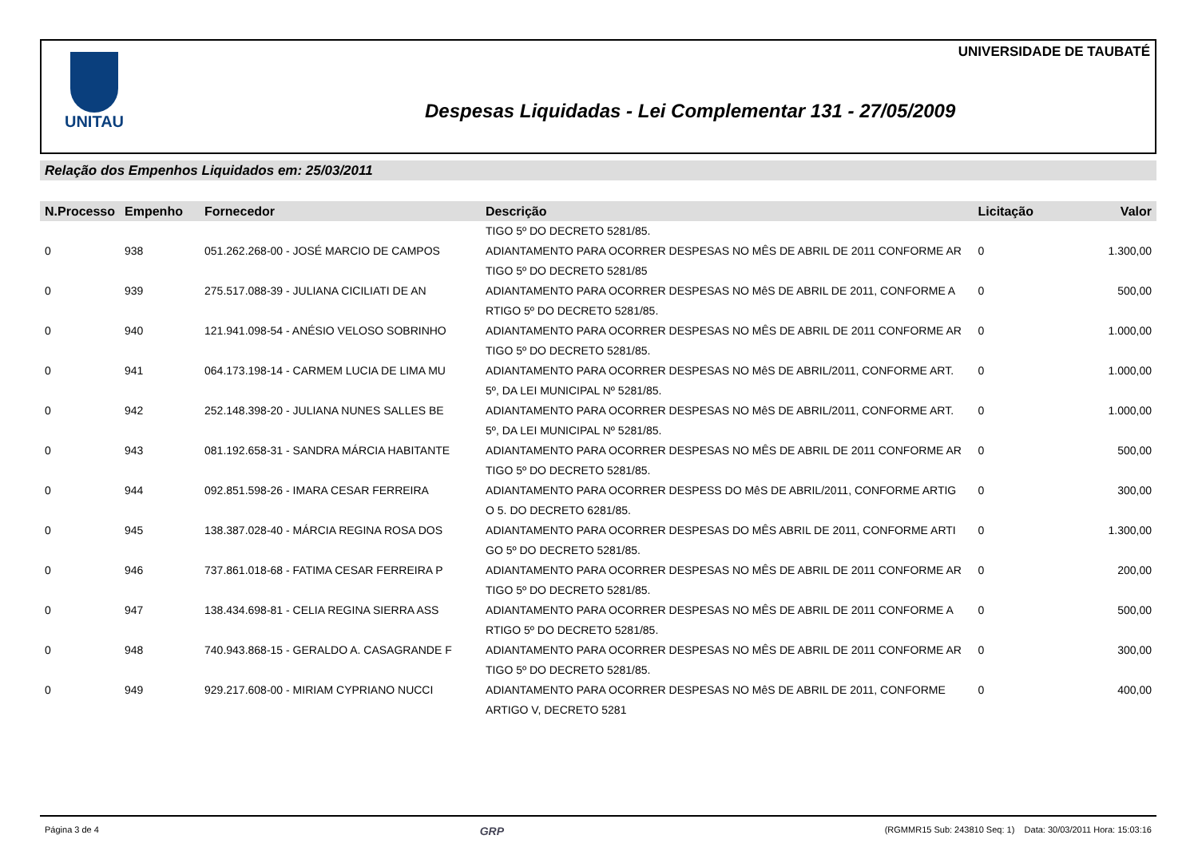UNIVERSIDADE DE TAUBATÉ UNITAU
Despesas Liquidadas - Lei Complementar 131 - 27/05/2009
Relação dos Empenhos Liquidados em: 25/03/2011
| N.Processo | Empenho | Fornecedor | Descrição | Licitação | Valor |
| --- | --- | --- | --- | --- | --- |
| | | | TIGO 5º DO DECRETO 5281/85. | | |
| 0 | 938 | 051.262.268-00 - JOSÉ MARCIO DE CAMPOS | ADIANTAMENTO PARA OCORRER DESPESAS NO MÊS DE ABRIL DE 2011 CONFORME AR TIGO 5º DO DECRETO 5281/85 | 0 | 1.300,00 |
| 0 | 939 | 275.517.088-39 - JULIANA CICILIATI DE AN | ADIANTAMENTO PARA OCORRER DESPESAS NO MêS DE ABRIL DE 2011, CONFORME A RTIGO 5º DO DECRETO 5281/85. | 0 | 500,00 |
| 0 | 940 | 121.941.098-54 - ANÉSIO VELOSO SOBRINHO | ADIANTAMENTO PARA OCORRER DESPESAS NO MÊS DE ABRIL DE 2011 CONFORME AR TIGO 5º DO DECRETO 5281/85. | 0 | 1.000,00 |
| 0 | 941 | 064.173.198-14 - CARMEM LUCIA DE LIMA MU | ADIANTAMENTO PARA OCORRER DESPESAS NO MêS DE ABRIL/2011, CONFORME ART. 5º, DA LEI MUNICIPAL Nº 5281/85. | 0 | 1.000,00 |
| 0 | 942 | 252.148.398-20 - JULIANA NUNES SALLES BE | ADIANTAMENTO PARA OCORRER DESPESAS NO MêS DE ABRIL/2011, CONFORME ART. 5º, DA LEI MUNICIPAL Nº 5281/85. | 0 | 1.000,00 |
| 0 | 943 | 081.192.658-31 - SANDRA MÁRCIA HABITANTE | ADIANTAMENTO PARA OCORRER DESPESAS NO MÊS DE ABRIL DE 2011 CONFORME AR TIGO 5º DO DECRETO 5281/85. | 0 | 500,00 |
| 0 | 944 | 092.851.598-26 - IMARA CESAR FERREIRA | ADIANTAMENTO PARA OCORRER DESPESS DO MêS DE ABRIL/2011, CONFORME ARTIG O 5. DO DECRETO 6281/85. | 0 | 300,00 |
| 0 | 945 | 138.387.028-40 - MÁRCIA REGINA ROSA DOS | ADIANTAMENTO PARA OCORRER DESPESAS DO MÊS ABRIL DE 2011, CONFORME ARTI GO 5º DO DECRETO 5281/85. | 0 | 1.300,00 |
| 0 | 946 | 737.861.018-68 - FATIMA CESAR FERREIRA P | ADIANTAMENTO PARA OCORRER DESPESAS NO MÊS DE ABRIL DE 2011 CONFORME AR TIGO 5º DO DECRETO 5281/85. | 0 | 200,00 |
| 0 | 947 | 138.434.698-81 - CELIA REGINA SIERRA ASS | ADIANTAMENTO PARA OCORRER DESPESAS NO MÊS DE ABRIL DE 2011 CONFORME A RTIGO 5º DO DECRETO 5281/85. | 0 | 500,00 |
| 0 | 948 | 740.943.868-15 - GERALDO A. CASAGRANDE F | ADIANTAMENTO PARA OCORRER DESPESAS NO MÊS DE ABRIL DE 2011 CONFORME AR TIGO 5º DO DECRETO 5281/85. | 0 | 300,00 |
| 0 | 949 | 929.217.608-00 - MIRIAM CYPRIANO NUCCI | ADIANTAMENTO PARA OCORRER DESPESAS NO MêS DE ABRIL DE 2011, CONFORME ARTIGO V, DECRETO 5281 | 0 | 400,00 |
Página 3 de 4 GRP (RGMMR15 Sub: 243810 Seq: 1) Data: 30/03/2011 Hora: 15:03:16